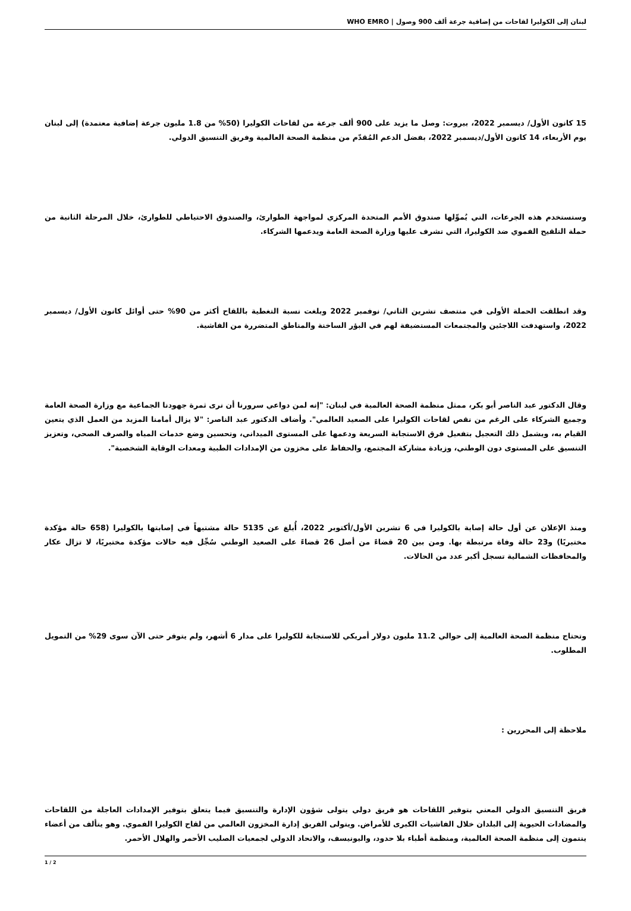لبنان إلى الكوليرا لقاحات من إضافية جرعة ألف 900 وصول | WHO EMRO
15 كانون الأول/ ديسمبر 2022، بيروت: وصل ما يزيد على 900 ألف جرعة من لقاحات الكوليرا (50% من 1.8 مليون جرعة إضافية معتمدة) إلى لبنان يوم الأربعاء، 14 كانون الأول/ديسمبر 2022، بفضل الدعم المُقدّم من منظمة الصحة العالمية وفريق التنسيق الدولي.
وستستخدم هذه الجرعات، التي يُموِّلها صندوق الأمم المتحدة المركزي لمواجهة الطوارئ، والصندوق الاحتياطي للطوارئ، خلال المرحلة الثانية من حملة التلقيح الفموي ضد الكوليرا، التي تشرف عليها وزارة الصحة العامة ويدعمها الشركاء.
وقد انطلقت الحملة الأولى في منتصف تشرين الثاني/ نوفمبر 2022 وبلغت نسبة التغطية باللقاح أكثر من 90% حتى أوائل كانون الأول/ ديسمبر 2022، واستهدفت اللاجئين والمجتمعات المستضيفة لهم في البؤر الساخنة والمناطق المتضررة من الفاشية.
وقال الدكتور عبد الناصر أبو بكر، ممثل منظمة الصحة العالمية في لبنان: "إنه لمن دواعي سرورنا أن نرى ثمرة جهودنا الجماعية مع وزارة الصحة العامة وجميع الشركاء على الرغم من نقص لقاحات الكوليرا على الصعيد العالمي". وأضاف الدكتور عبد الناصر: "لا يزال أمامنا المزيد من العمل الذي يتعين القيام به، ويشمل ذلك التعجيل بتفعيل فرق الاستجابة السريعة ودعمها على المستوى الميداني، وتحسين وضع خدمات المياه والصرف الصحي، وتعزيز التنسيق على المستوى دون الوطني، وزيادة مشاركة المجتمع، والحفاظ على مخزون من الإمدادات الطبية ومعدات الوقاية الشخصية".
ومنذ الإعلان عن أول حالة إصابة بالكوليرا في 6 تشرين الأول/أكتوبر 2022، أُبلغ عن 5135 حالة مشتبهاً في إصابتها بالكوليرا (658 حالة مؤكدة مختبريًا) و23 حالة وفاة مرتبطة بها. ومن بين 20 قضاءً من أصل 26 قضاءً على الصعيد الوطني سُجِّل فيه حالات مؤكدة مختبريًا، لا تزال عكار والمحافظات الشمالية تسجل أكبر عدد من الحالات.
وتحتاج منظمة الصحة العالمية إلى حوالي 11.2 مليون دولار أمريكي للاستجابة للكوليرا على مدار 6 أشهر، ولم يتوفر حتى الآن سوى 29% من التمويل المطلوب.
ملاحظة إلى المحررين :
فريق التنسيق الدولي المعني بتوفير اللقاحات هو فريق دولي يتولى شؤون الإدارة والتنسيق فيما يتعلق بتوفير الإمدادات العاجلة من اللقاحات والمضادات الحيوية إلى البلدان خلال الفاشيات الكبرى للأمراض. ويتولى الفريق إدارة المخزون العالمي من لقاح الكوليرا الفموي. وهو يتألف من أعضاء ينتمون إلى منظمة الصحة العالمية، ومنظمة أطباء بلا حدود، واليونيسف، والاتحاد الدولي لجمعيات الصليب الأحمر والهلال الأحمر.
1 / 2